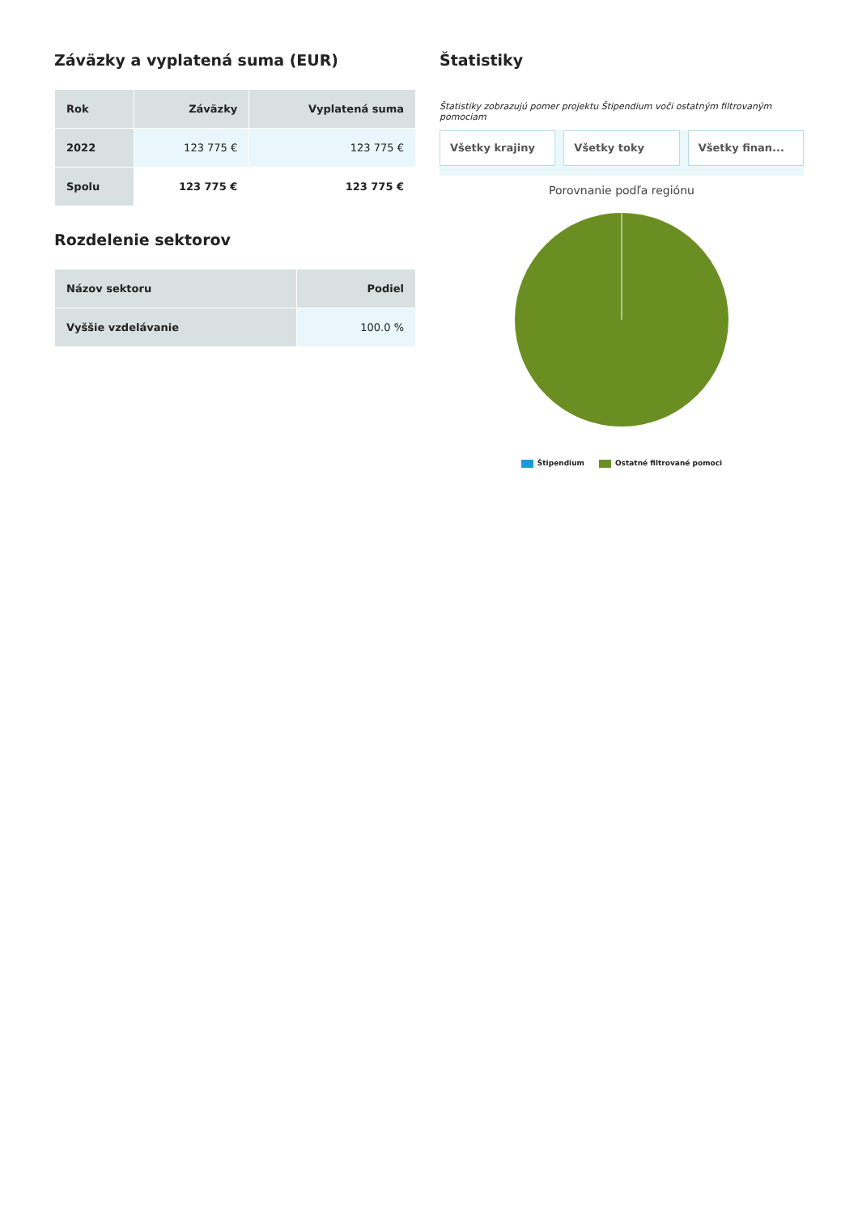Záväzky a vyplatená suma (EUR)
| Rok | Záväzky | Vyplatená suma |
| --- | --- | --- |
| 2022 | 123 775 € | 123 775 € |
| Spolu | 123 775 € | 123 775 € |
Rozdelenie sektorov
| Názov sektoru | Podiel |
| --- | --- |
| Vyššie vzdelávanie | 100.0 % |
Štatistiky
Štatistiky zobrazujú pomer projektu Štipendium voči ostatným filtrovaným pomociam
Všetky krajiny Všetky toky Všetky finan...
Porovnanie podľa regiónu
Štipendium Ostatné filtrované pomoci